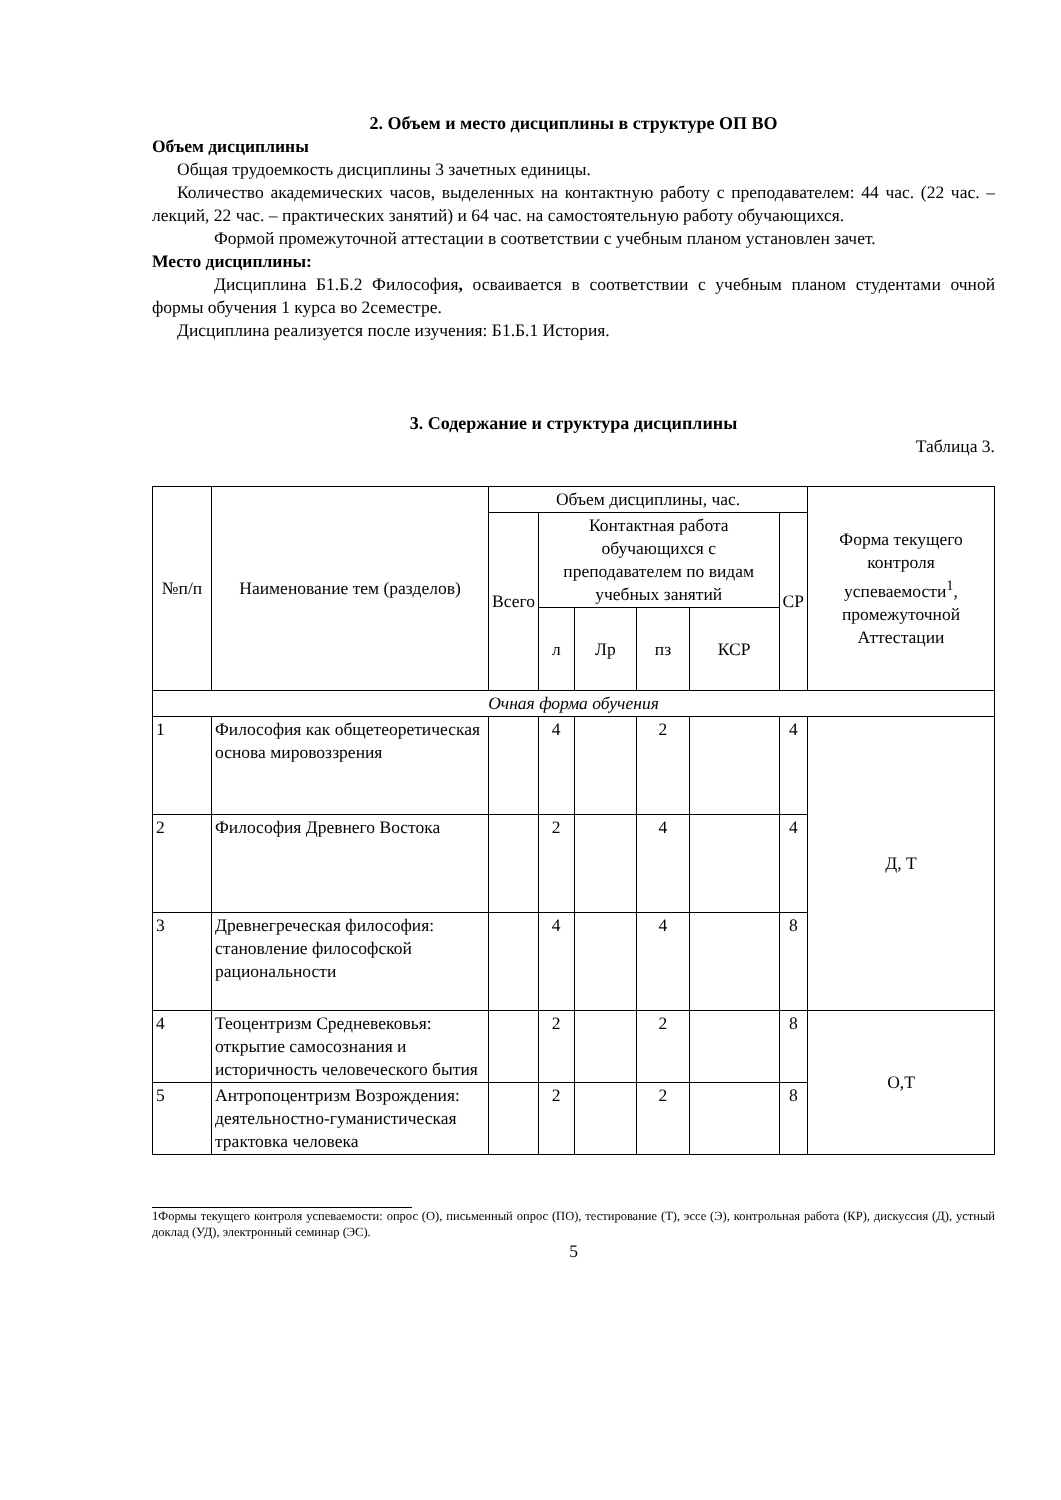2. Объем и место дисциплины в структуре ОП ВО
Объем дисциплины
Общая трудоемкость дисциплины 3 зачетных единицы.
Количество академических часов, выделенных на контактную работу с преподавателем: 44 час. (22 час. – лекций, 22 час. – практических занятий) и 64 час. на самостоятельную работу обучающихся.
Формой промежуточной аттестации в соответствии с учебным планом установлен зачет.
Место дисциплины:
Дисциплина Б1.Б.2 Философия, осваивается в соответствии с учебным планом студентами очной формы обучения 1 курса во 2семестре.
Дисциплина реализуется после изучения: Б1.Б.1 История.
3. Содержание и структура дисциплины
Таблица 3.
| №п/п | Наименование тем (разделов) | Объем дисциплины, час. | | | | | | Форма текущего контроля успеваемости<sup>1</sup>, промежуточной Аттестации |
| --- | --- | --- | --- | --- | --- | --- | --- | --- |
| | | Всего | Контактная работа обучающихся с преподавателем по видам учебных занятий | | | | СР | |
| | | | л | Лр | пз | КСР | | |
| Очная форма обучения | | | | | | | | |
| 1 | Философия как общетеоретическая основа мировоззрения | | 4 | | 2 | | 4 | Д, Т |
| 2 | Философия Древнего Востока | | 2 | | 4 | | 4 | |
| 3 | Древнегреческая философия: становление философской рациональности | | 4 | | 4 | | 8 | |
| 4 | Теоцентризм Средневековья: открытие самосознания и историчность человеческого бытия | | 2 | | 2 | | 8 | О,Т |
| 5 | Антропоцентризм Возрождения: деятельностно-гуманистическая трактовка человека | | 2 | | 2 | | 8 | |
1Формы текущего контроля успеваемости: опрос (О), письменный опрос (ПО), тестирование (Т), эссе (Э), контрольная работа (КР), дискуссия (Д), устный доклад (УД), электронный семинар (ЭС).
5